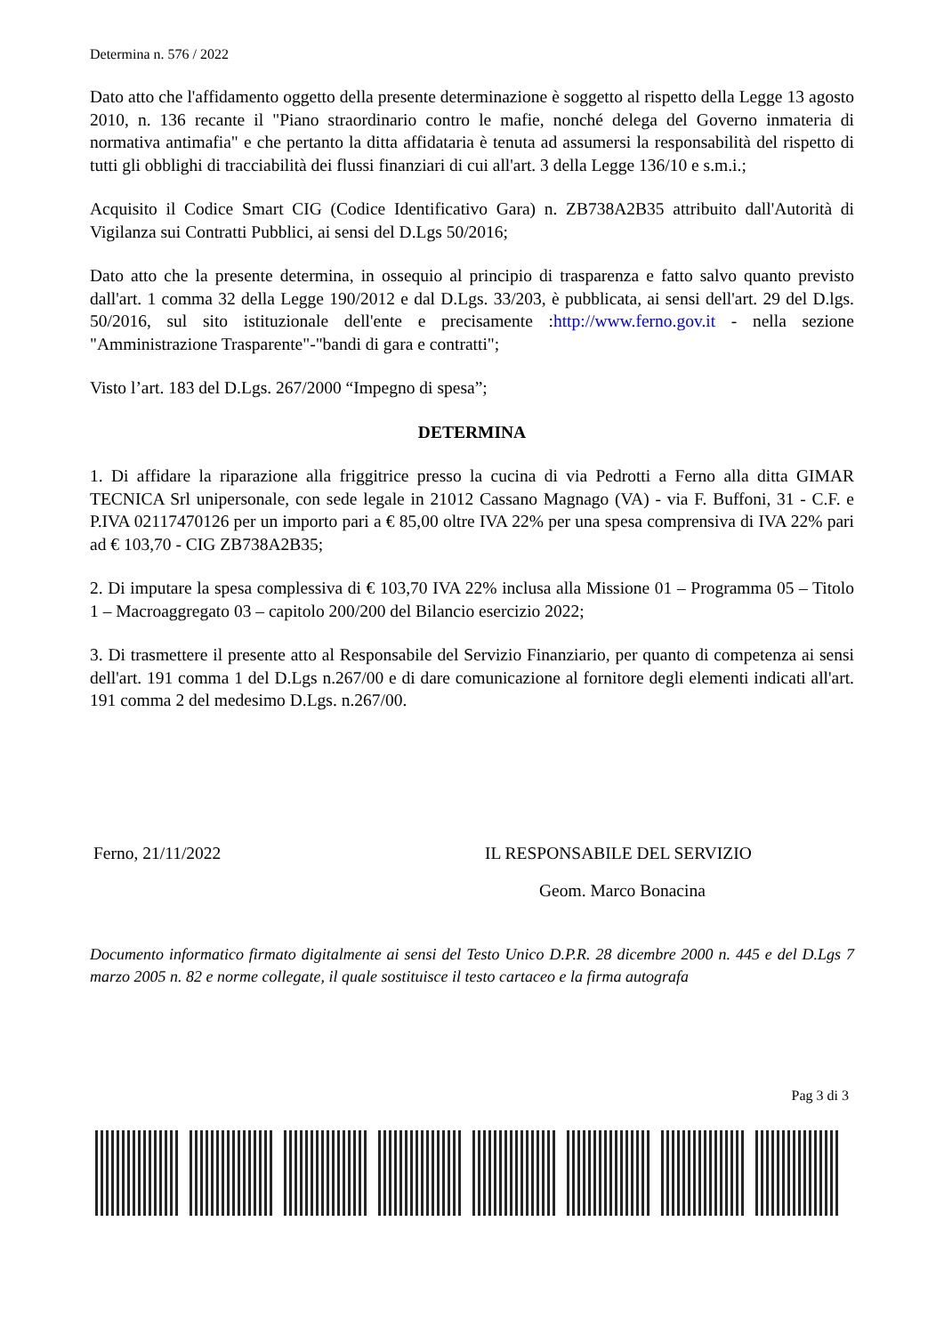Determina n. 576 / 2022
Dato atto che l'affidamento oggetto della presente determinazione è soggetto al rispetto della Legge 13 agosto 2010, n. 136 recante il "Piano straordinario contro le mafie, nonché delega del Governo inmateria di normativa antimafia" e che pertanto la ditta affidataria è tenuta ad assumersi la responsabilità del rispetto di tutti gli obblighi di tracciabilità dei flussi finanziari di cui all'art. 3 della Legge 136/10 e s.m.i.;
Acquisito il Codice Smart CIG (Codice Identificativo Gara) n. ZB738A2B35 attribuito dall'Autorità di Vigilanza sui Contratti Pubblici, ai sensi del D.Lgs 50/2016;
Dato atto che la presente determina, in ossequio al principio di trasparenza e fatto salvo quanto previsto dall'art. 1 comma 32 della Legge 190/2012 e dal D.Lgs. 33/203, è pubblicata, ai sensi dell'art. 29 del D.lgs. 50/2016, sul sito istituzionale dell'ente e precisamente :http://www.ferno.gov.it - nella sezione "Amministrazione Trasparente"-"bandi di gara e contratti";
Visto l’art. 183 del D.Lgs. 267/2000 “Impegno di spesa”;
DETERMINA
1. Di affidare la riparazione alla friggitrice presso la cucina di via Pedrotti a Ferno alla ditta GIMAR TECNICA Srl unipersonale, con sede legale in 21012 Cassano Magnago (VA) - via F. Buffoni, 31 - C.F. e P.IVA 02117470126 per un importo pari a € 85,00 oltre IVA 22% per una spesa comprensiva di IVA 22% pari ad € 103,70 - CIG ZB738A2B35;
2. Di imputare la spesa complessiva di € 103,70 IVA 22% inclusa alla Missione 01 – Programma 05 – Titolo 1 – Macroaggregato 03 – capitolo 200/200 del Bilancio esercizio 2022;
3. Di trasmettere il presente atto al Responsabile del Servizio Finanziario, per quanto di competenza ai sensi dell'art. 191 comma 1 del D.Lgs n.267/00 e di dare comunicazione al fornitore degli elementi indicati all'art. 191 comma 2 del medesimo D.Lgs. n.267/00.
Ferno, 21/11/2022 IL RESPONSABILE DEL SERVIZIO
Geom. Marco Bonacina
Documento informatico firmato digitalmente ai sensi del Testo Unico D.P.R. 28 dicembre 2000 n. 445 e del D.Lgs 7 marzo 2005 n. 82 e norme collegate, il quale sostituisce il testo cartaceo e la firma autografa
Pag 3 di 3